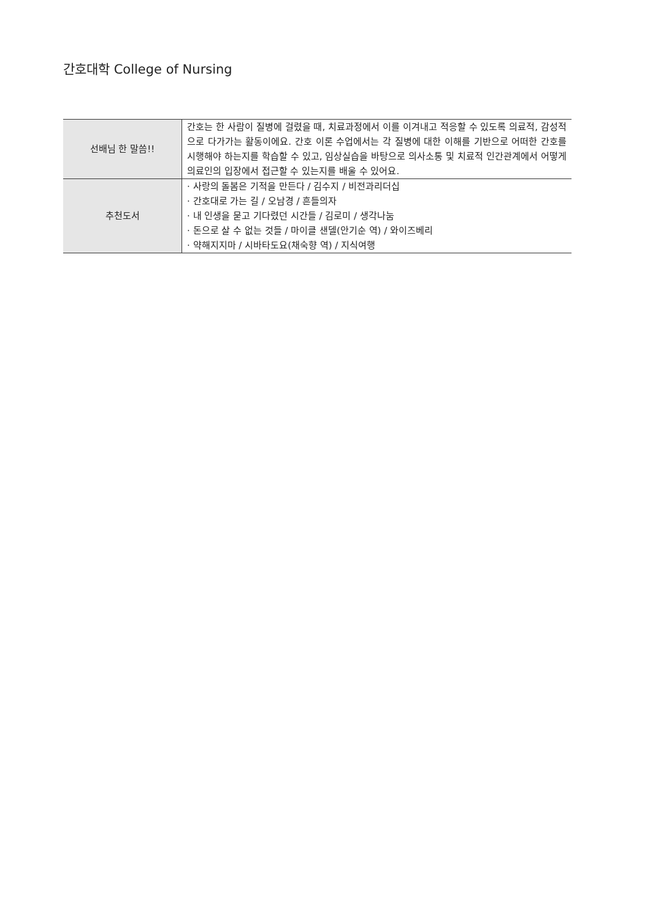간호대학 College of Nursing
| 선배님 한 말씀!! | 간호는 한 사람이 질병에 걸렸을 때, 치료과정에서 이를 이겨내고 적응할 수 있도록 의료적, 감성적으로 다가가는 활동이에요. 간호 이론 수업에서는 각 질병에 대한 이해를 기반으로 어떠한 간호를 시행해야 하는지를 학습할 수 있고, 임상실습을 바탕으로 의사소통 및 치료적 인간관계에서 어떻게 의료인의 입장에서 접근할 수 있는지를 배울 수 있어요. |
| 추천도서 | · 사랑의 돌봄은 기적을 만든다 / 김수지 / 비전과리더십 · 간호대로 가는 길 / 오남경 / 흔들의자 · 내 인생을 묻고 기다렸던 시간들 / 김로미 / 생각나눔 · 돈으로 살 수 없는 것들 / 마이클 샌델(안기순 역) / 와이즈베리 · 약해지지마 / 시바타도요(채숙향 역) / 지식여행 |